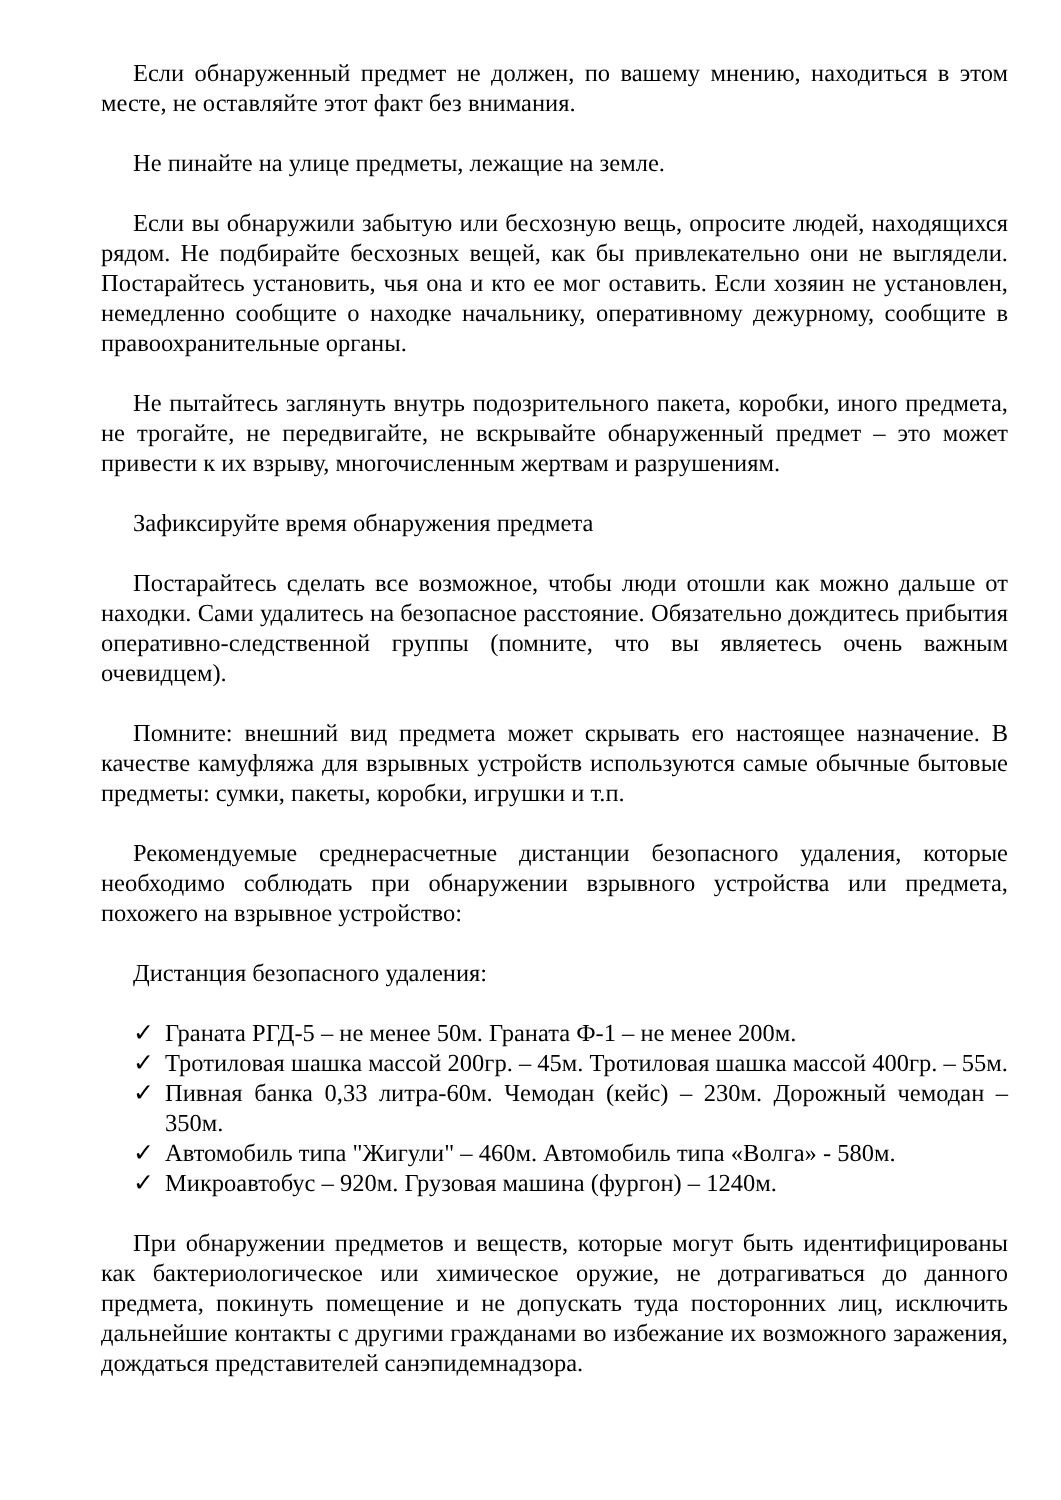Если обнаруженный предмет не должен, по вашему мнению, находиться в этом месте, не оставляйте этот факт без внимания.
Не пинайте на улице предметы, лежащие на земле.
Если вы обнаружили забытую или бесхозную вещь, опросите людей, находящихся рядом. Не подбирайте бесхозных вещей, как бы привлекательно они не выглядели. Постарайтесь установить, чья она и кто ее мог оставить. Если хозяин не установлен, немедленно сообщите о находке начальнику, оперативному дежурному, сообщите в правоохранительные органы.
Не пытайтесь заглянуть внутрь подозрительного пакета, коробки, иного предмета, не трогайте, не передвигайте, не вскрывайте обнаруженный предмет – это может привести к их взрыву, многочисленным жертвам и разрушениям.
Зафиксируйте время обнаружения предмета
Постарайтесь сделать все возможное, чтобы люди отошли как можно дальше от находки. Сами удалитесь на безопасное расстояние. Обязательно дождитесь прибытия оперативно-следственной группы (помните, что вы являетесь очень важным очевидцем).
Помните: внешний вид предмета может скрывать его настоящее назначение. В качестве камуфляжа для взрывных устройств используются самые обычные бытовые предметы: сумки, пакеты, коробки, игрушки и т.п.
Рекомендуемые среднерасчетные дистанции безопасного удаления, которые необходимо соблюдать при обнаружении взрывного устройства или предмета, похожего на взрывное устройство:
Дистанция безопасного удаления:
✓ Граната РГД-5 – не менее 50м. Граната Ф-1 – не менее 200м.
✓ Тротиловая шашка массой 200гр. – 45м. Тротиловая шашка массой 400гр. – 55м.
✓ Пивная банка 0,33 литра-60м. Чемодан (кейс) – 230м. Дорожный чемодан – 350м.
✓ Автомобиль типа "Жигули" – 460м. Автомобиль типа «Волга» - 580м.
✓ Микроавтобус – 920м. Грузовая машина (фургон) – 1240м.
При обнаружении предметов и веществ, которые могут быть идентифицированы как бактериологическое или химическое оружие, не дотрагиваться до данного предмета, покинуть помещение и не допускать туда посторонних лиц, исключить дальнейшие контакты с другими гражданами во избежание их возможного заражения, дождаться представителей санэпидемнадзора.